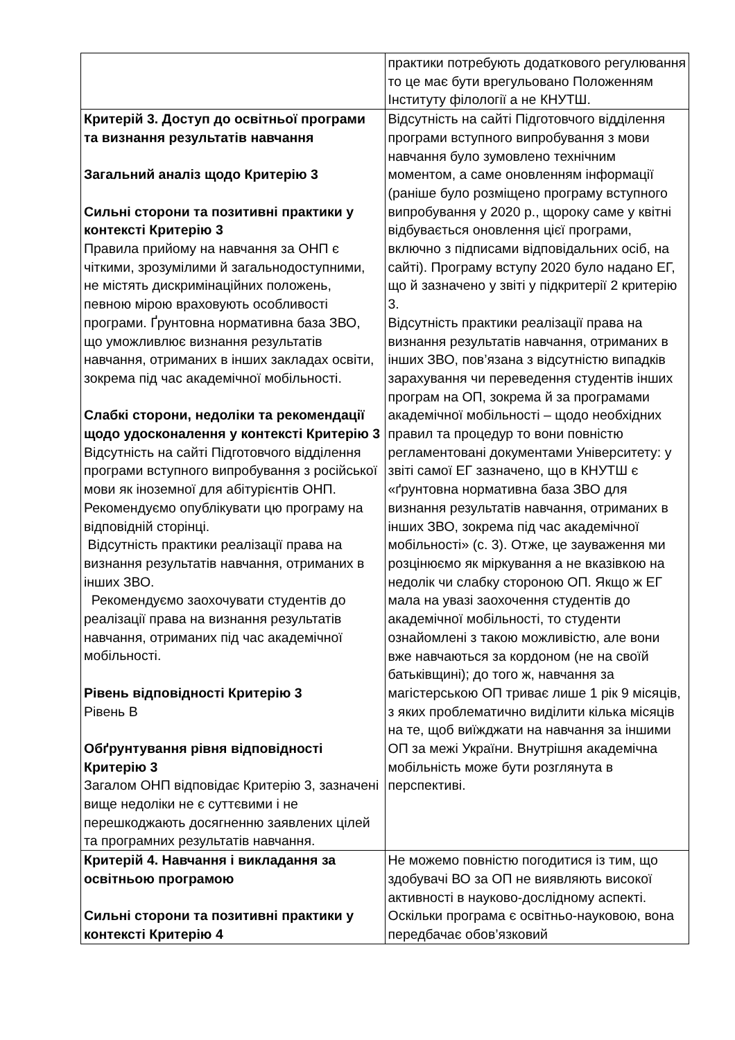| | практики потребують додаткового регулювання то це має бути врегульовано Положенням Інституту філології а не КНУТШ. |
| Критерій 3. Доступ до освітньої програми та визнання результатів навчання Загальний аналіз щодо Критерію 3 Сильні сторони та позитивні практики у контексті Критерію 3 Правила прийому на навчання за ОНП є чіткими, зрозумілими й загальнодоступними, не містять дискримінаційних положень, певною мірою враховують особливості програми. Ґрунтовна нормативна база ЗВО, що уможливлює визнання результатів навчання, отриманих в інших закладах освіти, зокрема під час академічної мобільності. Слабкі сторони, недоліки та рекомендації щодо удосконалення у контексті Критерію 3 Відсутність на сайті Підготовчого відділення програми вступного випробування з російської мови як іноземної для абітурієнтів ОНП. Рекомендуємо опублікувати цю програму на відповідній сторінці. Відсутність практики реалізації права на визнання результатів навчання, отриманих в інших ЗВО. Рекомендуємо заохочувати студентів до реалізації права на визнання результатів навчання, отриманих під час академічної мобільності. Рівень відповідності Критерію 3 Рівень В Обґрунтування рівня відповідності Критерію 3 Загалом ОНП відповідає Критерію 3, зазначені вище недоліки не є суттєвими і не перешкоджають досягненню заявлених цілей та програмних результатів навчання. | Відсутність на сайті Підготовчого відділення програми вступного випробування з мови навчання було зумовлено технічним моментом, а саме оновленням інформації (раніше було розміщено програму вступного випробування у 2020 р., щороку саме у квітні відбувається оновлення цієї програми, включно з підписами відповідальних осіб, на сайті). Програму вступу 2020 було надано ЕГ, що й зазначено у звіті у підкритерії 2 критерію 3. Відсутність практики реалізації права на визнання результатів навчання, отриманих в інших ЗВО, пов’язана з відсутністю випадків зарахування чи переведення студентів інших програм на ОП, зокрема й за програмами академічної мобільності – щодо необхідних правил та процедур то вони повністю регламентовані документами Університету: у звіті самої ЕГ зазначено, що в КНУТШ є «ґрунтовна нормативна база ЗВО для визнання результатів навчання, отриманих в інших ЗВО, зокрема під час академічної мобільності» (с. 3). Отже, це зауваження ми розцінюємо як міркування а не вказівкою на недолік чи слабку стороною ОП. Якщо ж ЕГ мала на увазі заохочення студентів до академічної мобільності, то студенти ознайомлені з такою можливістю, але вони вже навчаються за кордоном (не на своїй батьківщині); до того ж, навчання за магістерською ОП триває лише 1 рік 9 місяців, з яких проблематично виділити кілька місяців на те, щоб виїжджати на навчання за іншими ОП за межі України. Внутрішня академічна мобільність може бути розглянута в перспективі. |
| Критерій 4. Навчання і викладання за освітньою програмою Сильні сторони та позитивні практики у контексті Критерію 4 | Не можемо повністю погодитися із тим, що здобувачі ВО за ОП не виявляють високої активності в науково-дослідному аспекті. Оскільки програма є освітньо-науковою, вона передбачає обов’язковий |